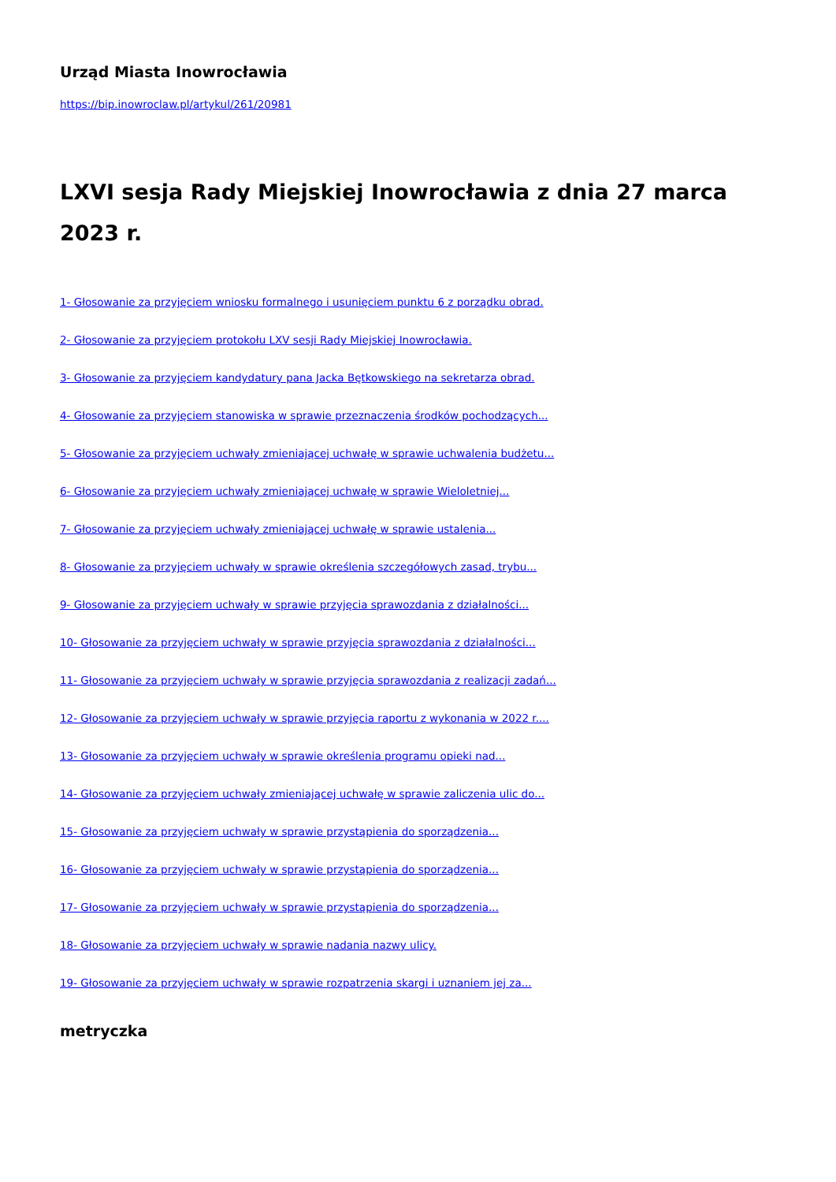Urząd Miasta Inowrocławia
https://bip.inowroclaw.pl/artykul/261/20981
LXVI sesja Rady Miejskiej Inowrocławia z dnia 27 marca 2023 r.
1- Głosowanie za przyjęciem wniosku formalnego i usunięciem punktu 6 z porządku obrad.
2- Głosowanie za przyjęciem protokołu LXV sesji Rady Miejskiej Inowrocławia.
3- Głosowanie za przyjęciem kandydatury pana Jacka Bętkowskiego na sekretarza obrad.
4- Głosowanie za przyjęciem stanowiska w sprawie przeznaczenia środków pochodzących...
5- Głosowanie za przyjęciem uchwały zmieniającej uchwałę w sprawie uchwalenia budżetu...
6- Głosowanie za przyjęciem uchwały zmieniającej uchwałę w sprawie Wieloletniej...
7- Głosowanie za przyjęciem uchwały zmieniającej uchwałę w sprawie ustalenia...
8- Głosowanie za przyjęciem uchwały w sprawie określenia szczegółowych zasad, trybu...
9- Głosowanie za przyjęciem uchwały w sprawie przyjęcia sprawozdania z działalności...
10- Głosowanie za przyjęciem uchwały w sprawie przyjęcia sprawozdania z działalności...
11- Głosowanie za przyjęciem uchwały w sprawie przyjęcia sprawozdania z realizacji zadań...
12- Głosowanie za przyjęciem uchwały w sprawie przyjęcia raportu z wykonania w 2022 r....
13- Głosowanie za przyjęciem uchwały w sprawie określenia programu opieki nad...
14- Głosowanie za przyjęciem uchwały zmieniającej uchwałę w sprawie zaliczenia ulic do...
15- Głosowanie za przyjęciem uchwały w sprawie przystąpienia do sporządzenia...
16- Głosowanie za przyjęciem uchwały w sprawie przystąpienia do sporządzenia...
17- Głosowanie za przyjęciem uchwały w sprawie przystąpienia do sporządzenia...
18- Głosowanie za przyjęciem uchwały w sprawie nadania nazwy ulicy.
19- Głosowanie za przyjęciem uchwały w sprawie rozpatrzenia skargi i uznaniem jej za...
metryczka